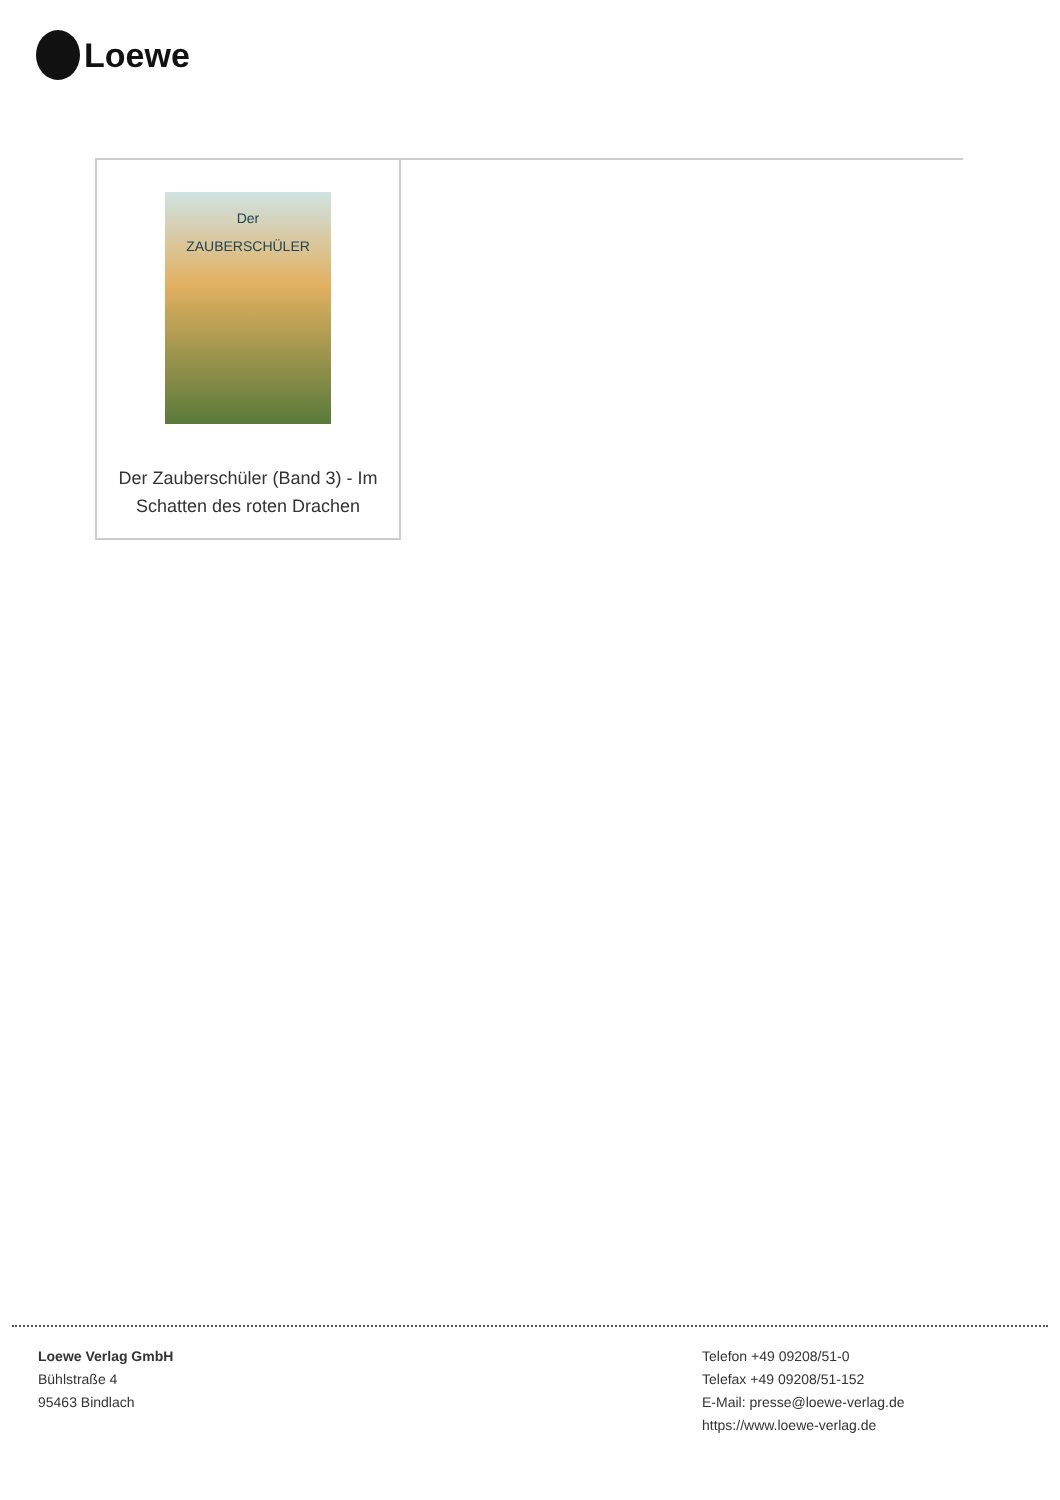Loewe
| Der ZAUBERSCHÜLER Der Zauberschüler (Band 3) - Im Schatten des roten Drachen | |
Loewe Verlag GmbH
Bühlstraße 4
95463 Bindlach
Telefon +49 09208/51-0
Telefax +49 09208/51-152
E-Mail: presse@loewe-verlag.de
https://www.loewe-verlag.de